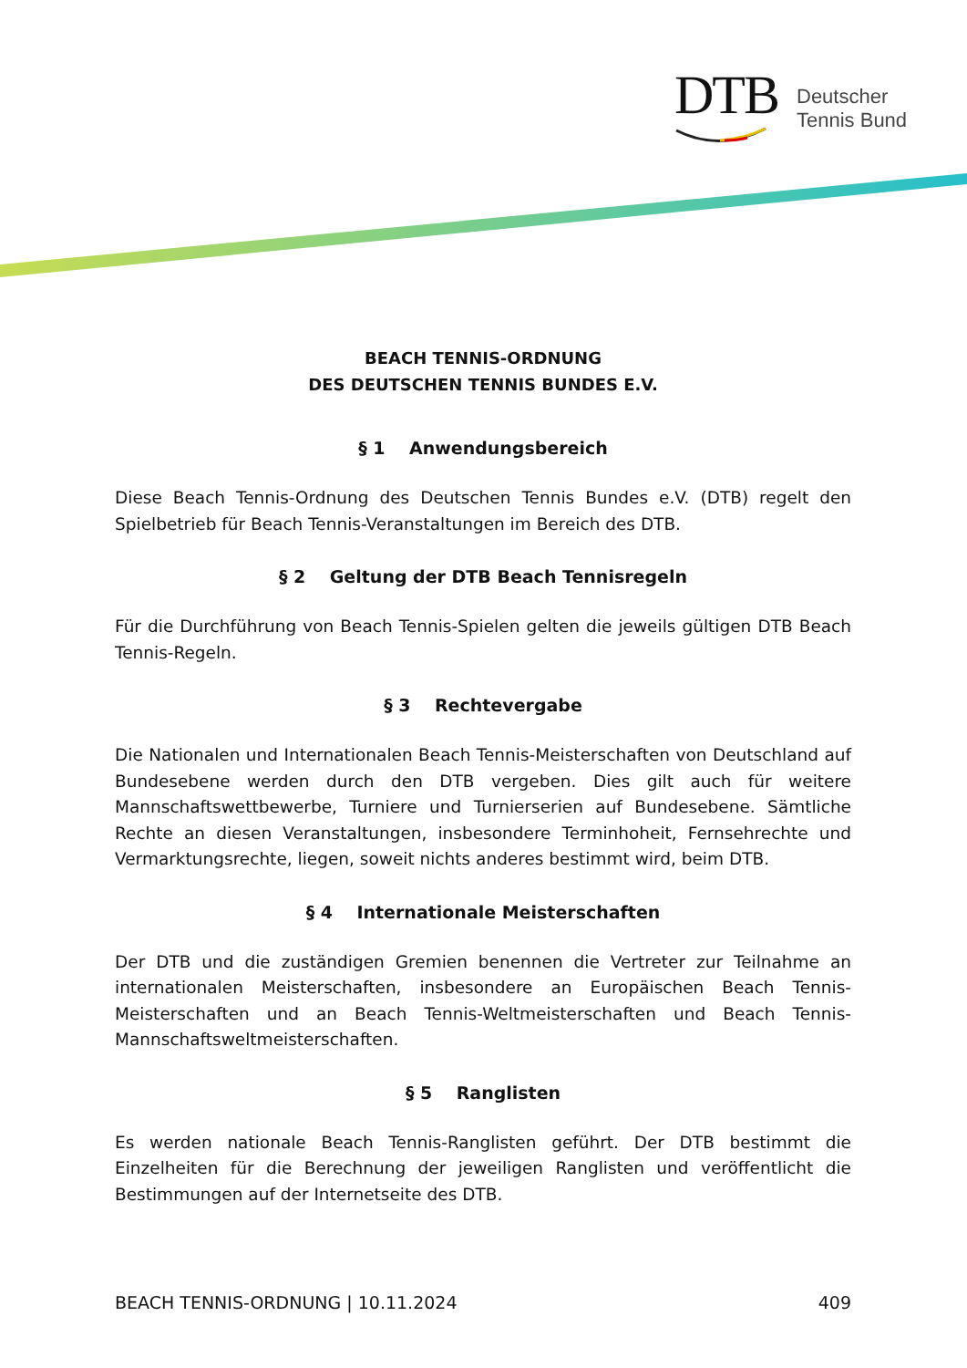DTB
Deutscher
Tennis Bund
BEACH TENNIS-ORDNUNG
DES DEUTSCHEN TENNIS BUNDES E.V.
§ 1 Anwendungsbereich
Diese Beach Tennis-Ordnung des Deutschen Tennis Bundes e.V. (DTB) regelt den Spielbetrieb für Beach Tennis-Veranstaltungen im Bereich des DTB.
§ 2 Geltung der DTB Beach Tennisregeln
Für die Durchführung von Beach Tennis-Spielen gelten die jeweils gültigen DTB Beach Tennis-Regeln.
§ 3 Rechtevergabe
Die Nationalen und Internationalen Beach Tennis-Meisterschaften von Deutschland auf Bundesebene werden durch den DTB vergeben. Dies gilt auch für weitere Mannschaftswettbewerbe, Turniere und Turnierserien auf Bundesebene. Sämtliche Rechte an diesen Veranstaltungen, insbesondere Terminhoheit, Fernsehrechte und Vermarktungsrechte, liegen, soweit nichts anderes bestimmt wird, beim DTB.
§ 4 Internationale Meisterschaften
Der DTB und die zuständigen Gremien benennen die Vertreter zur Teilnahme an internationalen Meisterschaften, insbesondere an Europäischen Beach Tennis-Meisterschaften und an Beach Tennis-Weltmeisterschaften und Beach Tennis-Mannschaftsweltmeisterschaften.
§ 5 Ranglisten
Es werden nationale Beach Tennis-Ranglisten geführt. Der DTB bestimmt die Einzelheiten für die Berechnung der jeweiligen Ranglisten und veröffentlicht die Bestimmungen auf der Internetseite des DTB.
BEACH TENNIS-ORDNUNG | 10.11.2024 409